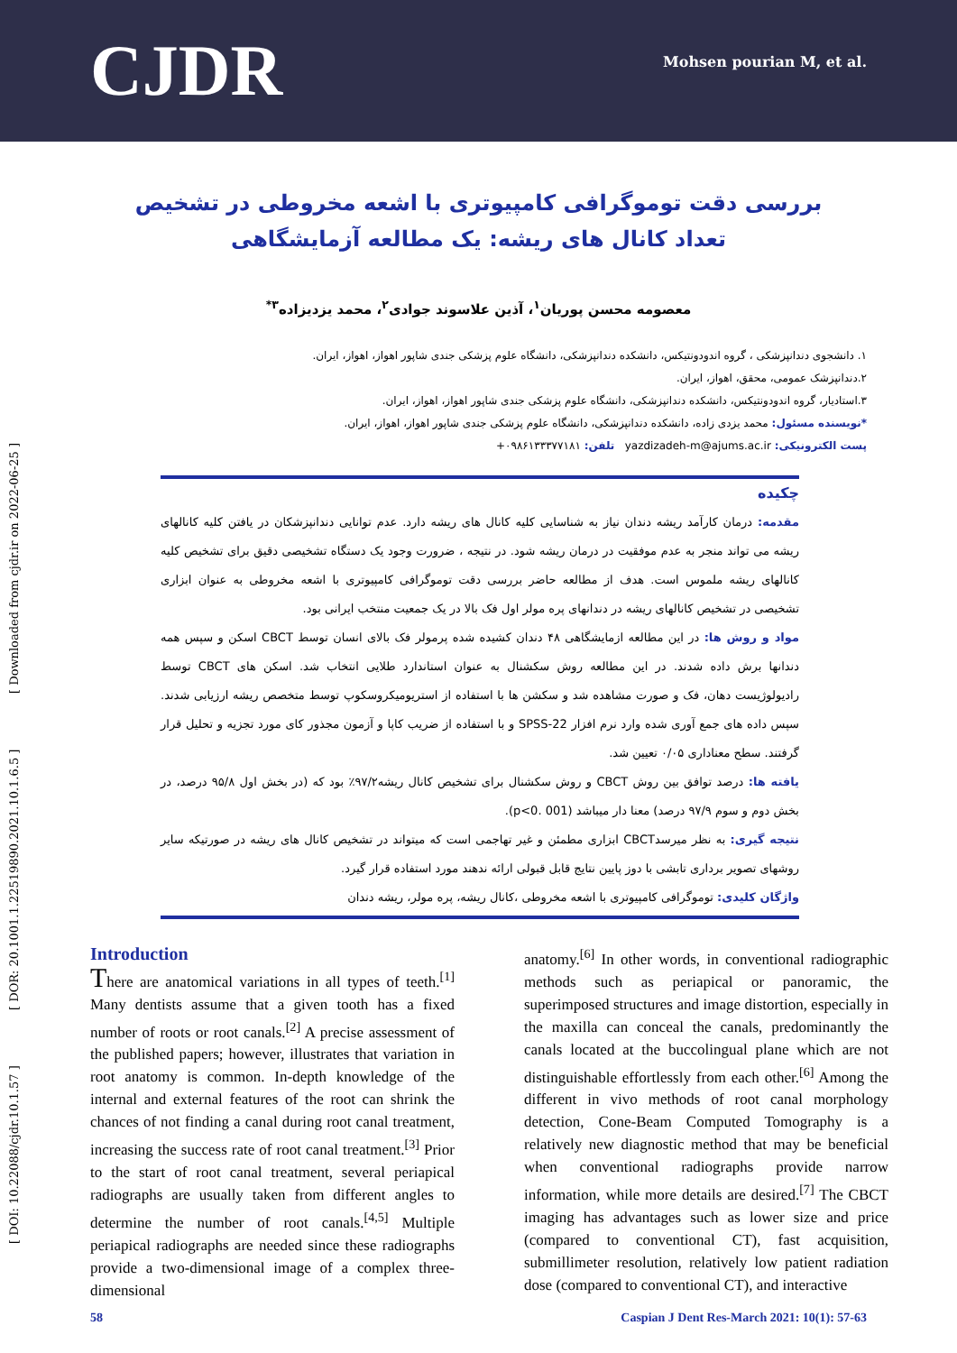CJDR
Mohsen pourian M, et al.
[ DOI: 10.22088/cjdr.10.1.57 ] [ DOR: 20.1001.1.22519890.2021.10.1.6.5 ] [ Downloaded from cjdr.ir on 2022-06-25 ]
بررسی دقت توموگرافی کامپیوتری با اشعه مخروطی در تشخیص تعداد کانال های ریشه: یک مطالعه آزمایشگاهی
معصومه محسن پوریان<sup>۱</sup>، آذین علاسوند جوادی<sup>۲</sup>، محمد یزدیزاده<sup>۳*</sup>
۱. دانشجوی دندانپزشکی ، گروه اندودونتیکس، دانشکده دندانپزشکی، دانشگاه علوم پزشکی جندی شاپور اهواز، اهواز، ایران.
۲.دندانپزشک عمومی، محقق، اهواز، ایران.
۳.استادیار، گروه اندودونتیکس، دانشکده دندانپزشکی، دانشگاه علوم پزشکی جندی شاپور اهواز، اهواز، ایران.
*نویسنده مسئول: محمد یزدی زاده، دانشکده دندانپزشکی، دانشگاه علوم پزشکی جندی شاپور اهواز، اهواز، ایران.
پست الکترونیکی: yazdizadeh-m@ajums.ac.ir تلفن: ۰۹۸۶۱۳۳۳۷۷۱۸۱+
چکیده
مقدمه: درمان کارآمد ریشه دندان نیاز به شناسایی کلیه کانال های ریشه دارد. عدم توانایی دندانپزشکان در یافتن کلیه کانالهای ریشه می تواند منجر به عدم موفقیت در درمان ریشه شود. در نتیجه ، ضرورت وجود یک دستگاه تشخیصی دقیق برای تشخیص کلیه کانالهای ریشه ملموس است. هدف از مطالعه حاضر بررسی دقت توموگرافی کامپیوتری با اشعه مخروطی به عنوان ابزاری تشخیصی در تشخیص کانالهای ریشه در دندانهای پره مولر اول فک بالا در یک جمعیت منتخب ایرانی بود.
مواد و روش ها: در این مطالعه ازمایشگاهی ۴۸ دندان کشیده شده پرمولر فک بالای انسان توسط CBCT اسکن و سپس همه دندانها برش داده شدند. در این مطالعه روش سکشنال به عنوان استاندارد طلایی انتخاب شد. اسکن های CBCT توسط رادیولوژیست دهان، فک و صورت مشاهده شد و سکشن ها با استفاده از استریومیکروسکوپ توسط متخصص ریشه ارزیابی شدند. سپس داده های جمع آوری شده وارد نرم افزار SPSS-22 و با استفاده از ضریب کاپا و آزمون مجذور کای مورد تجزیه و تحلیل قرار گرفتند. سطح معناداری ۰/۰۵ تعیین شد.
یافته ها: درصد توافق بین روش CBCT و روش سکشنال برای تشخیص کانال ریشه۹۷/۲٪ بود که (در بخش اول ۹۵/۸ درصد، در بخش دوم و سوم ۹۷/۹ درصد) معنا دار میباشد (p<0. 001).
نتیجه گیری: به نظر میرسدCBCT ابزاری مطمئن و غیر تهاجمی است که میتواند در تشخیص کانال های ریشه در صورتیکه سایر روشهای تصویر برداری تابشی با دوز پایین نتایج قابل قبولی ارائه ندهند مورد استفاده قرار گیرد.
واژگان کلیدی: توموگرافی کامپیوتری با اشعه مخروطی ،کانال ریشه، پره مولر، ریشه دندان
Introduction
There are anatomical variations in all types of teeth.<sup>[1]</sup> Many dentists assume that a given tooth has a fixed number of roots or root canals.<sup>[2]</sup> A precise assessment of the published papers; however, illustrates that variation in root anatomy is common. In-depth knowledge of the internal and external features of the root can shrink the chances of not finding a canal during root canal treatment, increasing the success rate of root canal treatment.<sup>[3]</sup> Prior to the start of root canal treatment, several periapical radiographs are usually taken from different angles to determine the number of root canals.<sup>[4,5]</sup> Multiple periapical radiographs are needed since these radiographs provide a two-dimensional image of a complex three-dimensional
anatomy.<sup>[6]</sup> In other words, in conventional radiographic methods such as periapical or panoramic, the superimposed structures and image distortion, especially in the maxilla can conceal the canals, predominantly the canals located at the buccolingual plane which are not distinguishable effortlessly from each other.<sup>[6]</sup> Among the different in vivo methods of root canal morphology detection, Cone-Beam Computed Tomography is a relatively new diagnostic method that may be beneficial when conventional radiographs provide narrow information, while more details are desired.<sup>[7]</sup> The CBCT imaging has advantages such as lower size and price (compared to conventional CT), fast acquisition, submillimeter resolution, relatively low patient radiation dose (compared to conventional CT), and interactive
58 Caspian J Dent Res-March 2021: 10(1): 57-63